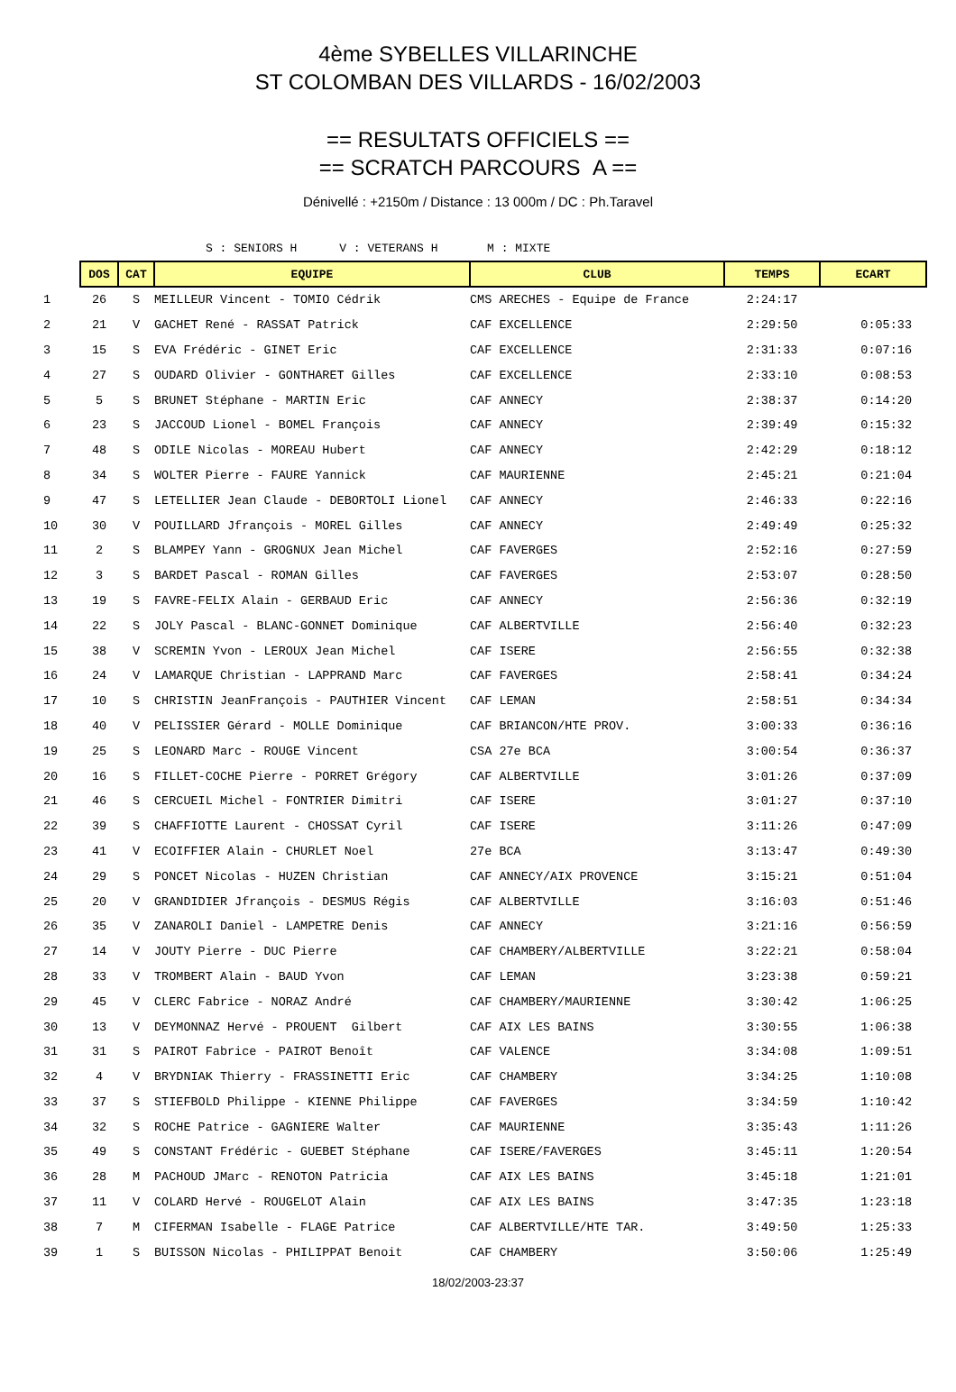4ème SYBELLES VILLARINCHE
ST COLOMBAN DES VILLARDS - 16/02/2003
== RESULTATS OFFICIELS ==
== SCRATCH PARCOURS A ==
Dénivellé : +2150m / Distance : 13 000m / DC : Ph.Taravel
S : SENIORS H V : VETERANS H M : MIXTE
| | DOS | CAT | EQUIPE | CLUB | TEMPS | ECART |
| 1 | 26 | S | MEILLEUR Vincent - TOMIO Cédrik | CMS ARECHES - Equipe de France | 2:24:17 | |
| 2 | 21 | V | GACHET René - RASSAT Patrick | CAF EXCELLENCE | 2:29:50 | 0:05:33 |
| 3 | 15 | S | EVA Frédéric - GINET Eric | CAF EXCELLENCE | 2:31:33 | 0:07:16 |
| 4 | 27 | S | OUDARD Olivier - GONTHARET Gilles | CAF EXCELLENCE | 2:33:10 | 0:08:53 |
| 5 | 5 | S | BRUNET Stéphane - MARTIN Eric | CAF ANNECY | 2:38:37 | 0:14:20 |
| 6 | 23 | S | JACCOUD Lionel - BOMEL François | CAF ANNECY | 2:39:49 | 0:15:32 |
| 7 | 48 | S | ODILE Nicolas - MOREAU Hubert | CAF ANNECY | 2:42:29 | 0:18:12 |
| 8 | 34 | S | WOLTER Pierre - FAURE Yannick | CAF MAURIENNE | 2:45:21 | 0:21:04 |
| 9 | 47 | S | LETELLIER Jean Claude - DEBORTOLI Lionel | CAF ANNECY | 2:46:33 | 0:22:16 |
| 10 | 30 | V | POUILLARD Jfrançois - MOREL Gilles | CAF ANNECY | 2:49:49 | 0:25:32 |
| 11 | 2 | S | BLAMPEY Yann - GROGNUX Jean Michel | CAF FAVERGES | 2:52:16 | 0:27:59 |
| 12 | 3 | S | BARDET Pascal - ROMAN Gilles | CAF FAVERGES | 2:53:07 | 0:28:50 |
| 13 | 19 | S | FAVRE-FELIX Alain - GERBAUD Eric | CAF ANNECY | 2:56:36 | 0:32:19 |
| 14 | 22 | S | JOLY Pascal - BLANC-GONNET Dominique | CAF ALBERTVILLE | 2:56:40 | 0:32:23 |
| 15 | 38 | V | SCREMIN Yvon - LEROUX Jean Michel | CAF ISERE | 2:56:55 | 0:32:38 |
| 16 | 24 | V | LAMARQUE Christian - LAPPRAND Marc | CAF FAVERGES | 2:58:41 | 0:34:24 |
| 17 | 10 | S | CHRISTIN JeanFrançois - PAUTHIER Vincent | CAF LEMAN | 2:58:51 | 0:34:34 |
| 18 | 40 | V | PELISSIER Gérard - MOLLE Dominique | CAF BRIANCON/HTE PROV. | 3:00:33 | 0:36:16 |
| 19 | 25 | S | LEONARD Marc - ROUGE Vincent | CSA 27e BCA | 3:00:54 | 0:36:37 |
| 20 | 16 | S | FILLET-COCHE Pierre - PORRET Grégory | CAF ALBERTVILLE | 3:01:26 | 0:37:09 |
| 21 | 46 | S | CERCUEIL Michel - FONTRIER Dimitri | CAF ISERE | 3:01:27 | 0:37:10 |
| 22 | 39 | S | CHAFFIOTTE Laurent - CHOSSAT Cyril | CAF ISERE | 3:11:26 | 0:47:09 |
| 23 | 41 | V | ECOIFFIER Alain - CHURLET Noel | 27e BCA | 3:13:47 | 0:49:30 |
| 24 | 29 | S | PONCET Nicolas - HUZEN Christian | CAF ANNECY/AIX PROVENCE | 3:15:21 | 0:51:04 |
| 25 | 20 | V | GRANDIDIER Jfrançois - DESMUS Régis | CAF ALBERTVILLE | 3:16:03 | 0:51:46 |
| 26 | 35 | V | ZANAROLI Daniel - LAMPETRE Denis | CAF ANNECY | 3:21:16 | 0:56:59 |
| 27 | 14 | V | JOUTY Pierre - DUC Pierre | CAF CHAMBERY/ALBERTVILLE | 3:22:21 | 0:58:04 |
| 28 | 33 | V | TROMBERT Alain - BAUD Yvon | CAF LEMAN | 3:23:38 | 0:59:21 |
| 29 | 45 | V | CLERC Fabrice - NORAZ André | CAF CHAMBERY/MAURIENNE | 3:30:42 | 1:06:25 |
| 30 | 13 | V | DEYMONNAZ Hervé - PROUENT Gilbert | CAF AIX LES BAINS | 3:30:55 | 1:06:38 |
| 31 | 31 | S | PAIROT Fabrice - PAIROT Benoît | CAF VALENCE | 3:34:08 | 1:09:51 |
| 32 | 4 | V | BRYDNIAK Thierry - FRASSINETTI Eric | CAF CHAMBERY | 3:34:25 | 1:10:08 |
| 33 | 37 | S | STIEFBOLD Philippe - KIENNE Philippe | CAF FAVERGES | 3:34:59 | 1:10:42 |
| 34 | 32 | S | ROCHE Patrice - GAGNIERE Walter | CAF MAURIENNE | 3:35:43 | 1:11:26 |
| 35 | 49 | S | CONSTANT Frédéric - GUEBET Stéphane | CAF ISERE/FAVERGES | 3:45:11 | 1:20:54 |
| 36 | 28 | M | PACHOUD JMarc - RENOTON Patricia | CAF AIX LES BAINS | 3:45:18 | 1:21:01 |
| 37 | 11 | V | COLARD Hervé - ROUGELOT Alain | CAF AIX LES BAINS | 3:47:35 | 1:23:18 |
| 38 | 7 | M | CIFERMAN Isabelle - FLAGE Patrice | CAF ALBERTVILLE/HTE TAR. | 3:49:50 | 1:25:33 |
| 39 | 1 | S | BUISSON Nicolas - PHILIPPAT Benoit | CAF CHAMBERY | 3:50:06 | 1:25:49 |
18/02/2003-23:37